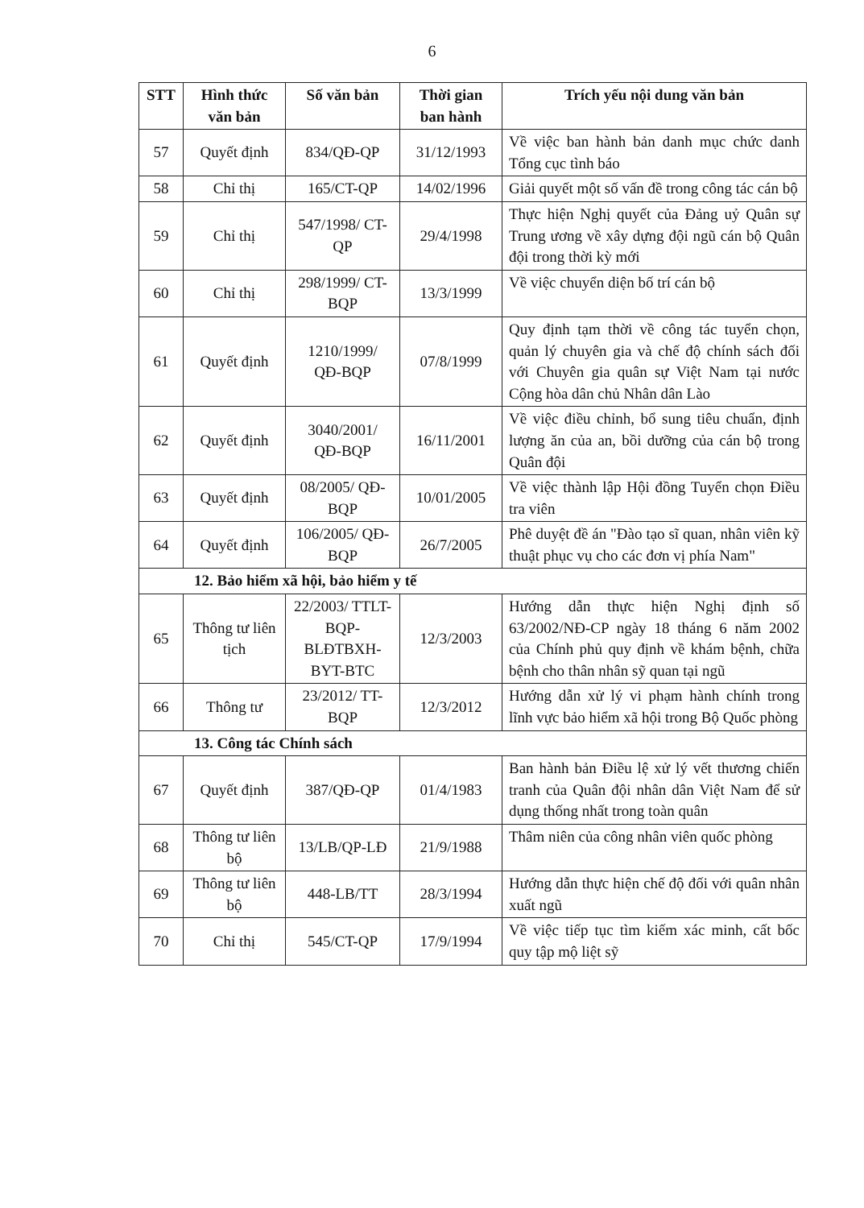6
| STT | Hình thức văn bản | Số văn bản | Thời gian ban hành | Trích yếu nội dung văn bản |
| --- | --- | --- | --- | --- |
| 57 | Quyết định | 834/QĐ-QP | 31/12/1993 | Về việc ban hành bản danh mục chức danh Tổng cục tình báo |
| 58 | Chỉ thị | 165/CT-QP | 14/02/1996 | Giải quyết một số vấn đề trong công tác cán bộ |
| 59 | Chỉ thị | 547/1998/ CT-QP | 29/4/1998 | Thực hiện Nghị quyết của Đảng uỷ Quân sự Trung ương về xây dựng đội ngũ cán bộ Quân đội trong thời kỳ mới |
| 60 | Chỉ thị | 298/1999/ CT-BQP | 13/3/1999 | Về việc chuyển diện bố trí cán bộ |
| 61 | Quyết định | 1210/1999/ QĐ-BQP | 07/8/1999 | Quy định tạm thời về công tác tuyển chọn, quản lý chuyên gia và chế độ chính sách đối với Chuyên gia quân sự Việt Nam tại nước Cộng hòa dân chủ Nhân dân Lào |
| 62 | Quyết định | 3040/2001/ QĐ-BQP | 16/11/2001 | Về việc điều chỉnh, bổ sung tiêu chuẩn, định lượng ăn của an, bồi dưỡng của cán bộ trong Quân đội |
| 63 | Quyết định | 08/2005/ QĐ-BQP | 10/01/2005 | Về việc thành lập Hội đồng Tuyển chọn Điều tra viên |
| 64 | Quyết định | 106/2005/ QĐ-BQP | 26/7/2005 | Phê duyệt đề án "Đào tạo sĩ quan, nhân viên kỹ thuật phục vụ cho các đơn vị phía Nam" |
| 12. Bảo hiểm xã hội, bảo hiểm y tế | | | | |
| 65 | Thông tư liên tịch | 22/2003/ TTLT-BQP-BLĐTBXH-BYT-BTC | 12/3/2003 | Hướng dẫn thực hiện Nghị định số 63/2002/NĐ-CP ngày 18 tháng 6 năm 2002 của Chính phủ quy định về khám bệnh, chữa bệnh cho thân nhân sỹ quan tại ngũ |
| 66 | Thông tư | 23/2012/ TT-BQP | 12/3/2012 | Hướng dẫn xử lý vi phạm hành chính trong lĩnh vực bảo hiểm xã hội trong Bộ Quốc phòng |
| 13. Công tác Chính sách | | | | |
| 67 | Quyết định | 387/QĐ-QP | 01/4/1983 | Ban hành bản Điều lệ xử lý vết thương chiến tranh của Quân đội nhân dân Việt Nam để sử dụng thống nhất trong toàn quân |
| 68 | Thông tư liên bộ | 13/LB/QP-LĐ | 21/9/1988 | Thâm niên của công nhân viên quốc phòng |
| 69 | Thông tư liên bộ | 448-LB/TT | 28/3/1994 | Hướng dẫn thực hiện chế độ đối với quân nhân xuất ngũ |
| 70 | Chỉ thị | 545/CT-QP | 17/9/1994 | Về việc tiếp tục tìm kiếm xác minh, cất bốc quy tập mộ liệt sỹ |